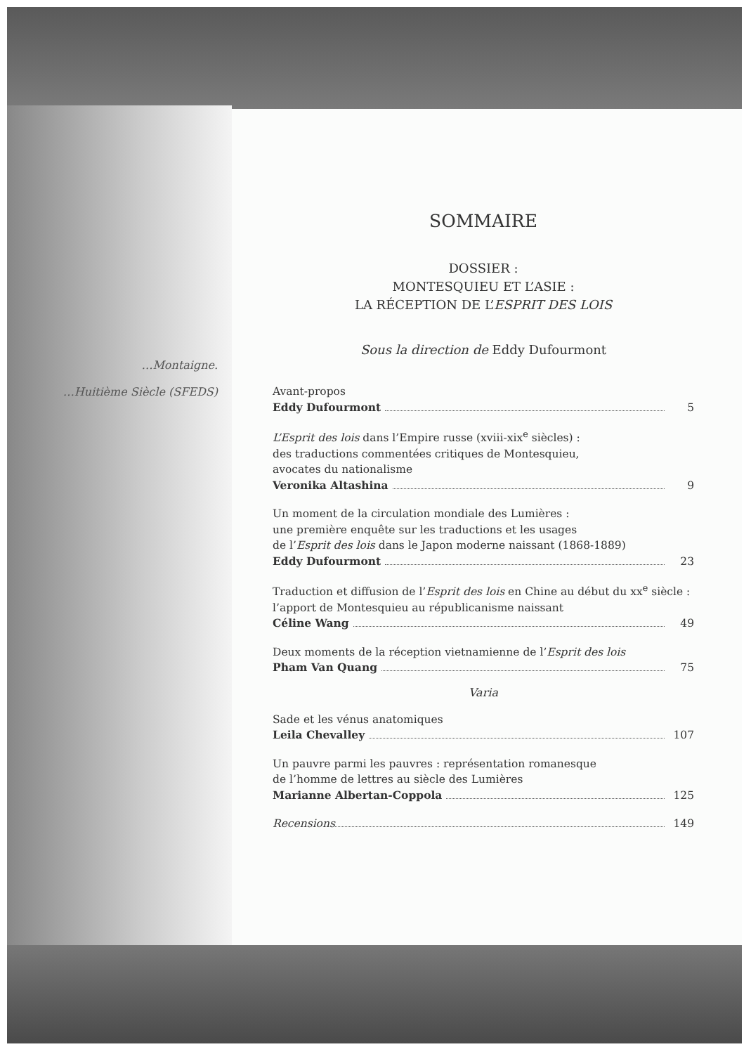…Montaigne.
…Huitième Siècle (SFEDS)
SOMMAIRE
DOSSIER :
MONTESQUIEU ET L’ASIE :
LA RÉCEPTION DE L’ESPRIT DES LOIS
Sous la direction de Eddy Dufourmont
Avant-propos
Eddy Dufourmont 5
L’Esprit des lois dans l’Empire russe (xviii-xix<sup>e</sup> siècles) :
des traductions commentées critiques de Montesquieu,
avocates du nationalisme
Veronika Altashina 9
Un moment de la circulation mondiale des Lumières :
une première enquête sur les traductions et les usages
de l’Esprit des lois dans le Japon moderne naissant (1868-1889)
Eddy Dufourmont 23
Traduction et diffusion de l’Esprit des lois en Chine au début du xx<sup>e</sup> siècle :
l’apport de Montesquieu au républicanisme naissant
Céline Wang 49
Deux moments de la réception vietnamienne de l’Esprit des lois
Pham Van Quang 75
Varia
Sade et les vénus anatomiques
Leila Chevalley 107
Un pauvre parmi les pauvres : représentation romanesque
de l’homme de lettres au siècle des Lumières
Marianne Albertan-Coppola 125
Recensions 149